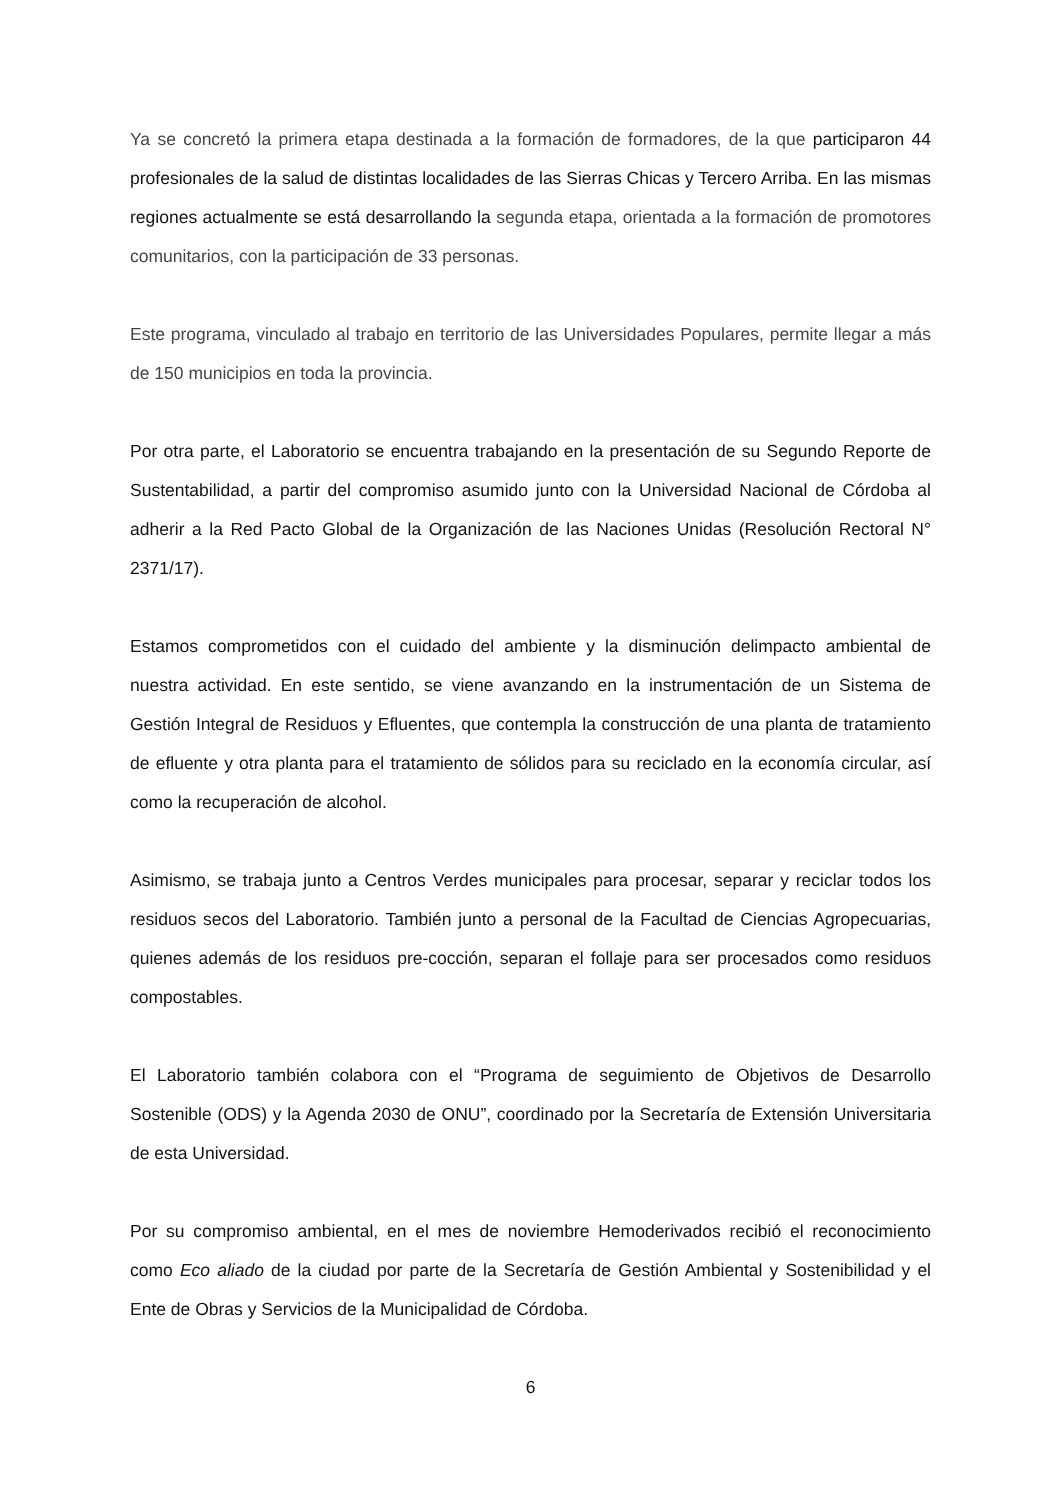Ya se concretó la primera etapa destinada a la formación de formadores, de la que participaron 44 profesionales de la salud de distintas localidades de las Sierras Chicas y Tercero Arriba. En las mismas regiones actualmente se está desarrollando la segunda etapa, orientada a la formación de promotores comunitarios, con la participación de 33 personas.
Este programa, vinculado al trabajo en territorio de las Universidades Populares, permite llegar a más de 150 municipios en toda la provincia.
Por otra parte, el Laboratorio se encuentra trabajando en la presentación de su Segundo Reporte de Sustentabilidad, a partir del compromiso asumido junto con la Universidad Nacional de Córdoba al adherir a la Red Pacto Global de la Organización de las Naciones Unidas (Resolución Rectoral N° 2371/17).
Estamos comprometidos con el cuidado del ambiente y la disminución delimpacto ambiental de nuestra actividad. En este sentido, se viene avanzando en la instrumentación de un Sistema de Gestión Integral de Residuos y Efluentes, que contempla la construcción de una planta de tratamiento de efluente y otra planta para el tratamiento de sólidos para su reciclado en la economía circular, así como la recuperación de alcohol.
Asimismo, se trabaja junto a Centros Verdes municipales para procesar, separar y reciclar todos los residuos secos del Laboratorio. También junto a personal de la Facultad de Ciencias Agropecuarias, quienes además de los residuos pre-cocción, separan el follaje para ser procesados como residuos compostables.
El Laboratorio también colabora con el “Programa de seguimiento de Objetivos de Desarrollo Sostenible (ODS) y la Agenda 2030 de ONU”, coordinado por la Secretaría de Extensión Universitaria de esta Universidad.
Por su compromiso ambiental, en el mes de noviembre Hemoderivados recibió el reconocimiento como Eco aliado de la ciudad por parte de la Secretaría de Gestión Ambiental y Sostenibilidad y el Ente de Obras y Servicios de la Municipalidad de Córdoba.
6